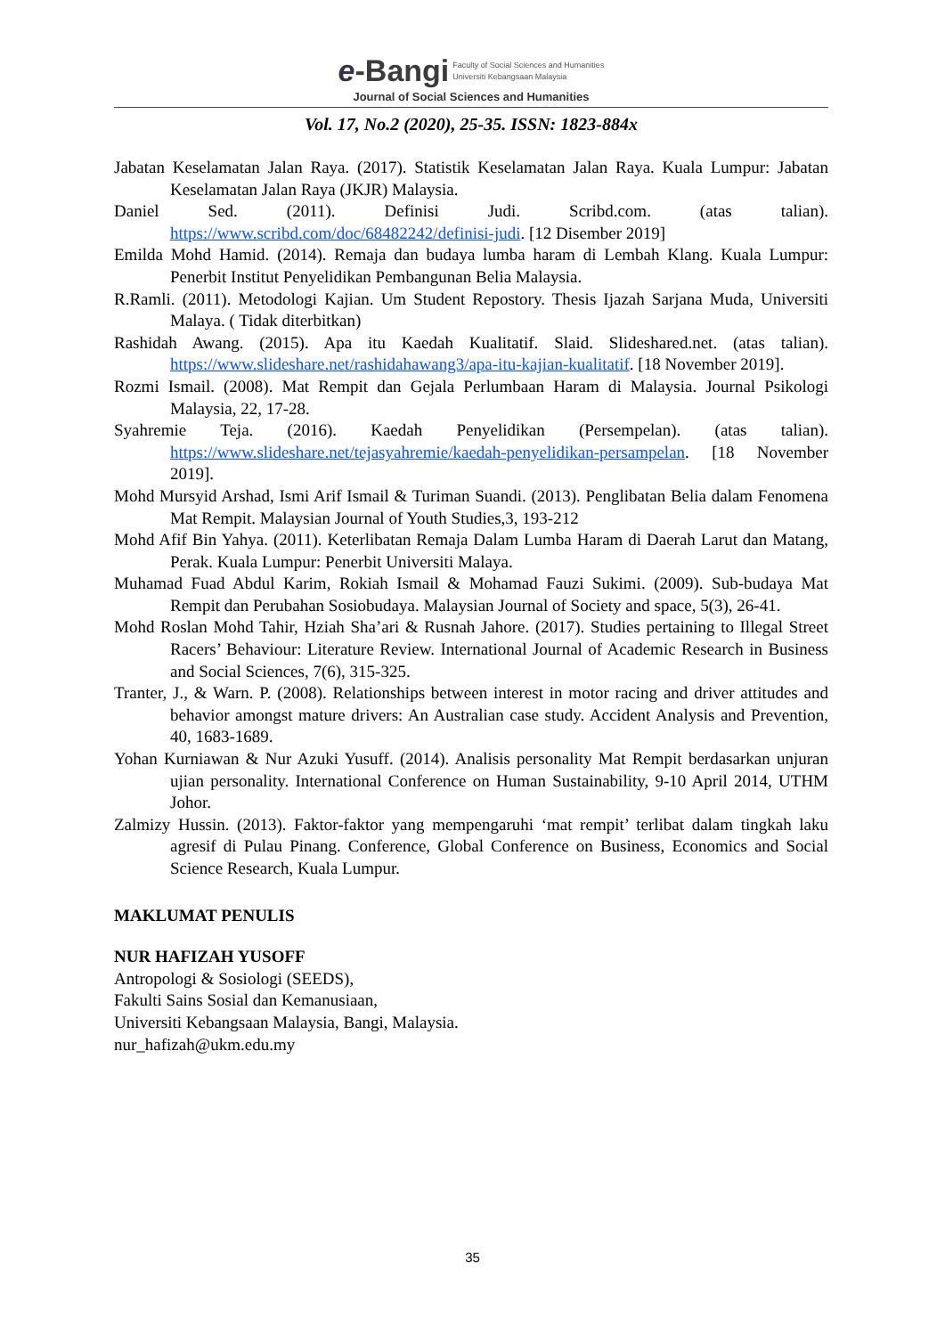e-Bangi Faculty of Social Sciences and Humanities
Universiti Kebangsaan Malaysia
Journal of Social Sciences and Humanities
Vol. 17, No.2 (2020), 25-35. ISSN: 1823-884x
Jabatan Keselamatan Jalan Raya. (2017). Statistik Keselamatan Jalan Raya. Kuala Lumpur: Jabatan Keselamatan Jalan Raya (JKJR) Malaysia.
Daniel Sed. (2011). Definisi Judi. Scribd.com. (atas talian). https://www.scribd.com/doc/68482242/definisi-judi. [12 Disember 2019]
Emilda Mohd Hamid. (2014). Remaja dan budaya lumba haram di Lembah Klang. Kuala Lumpur: Penerbit Institut Penyelidikan Pembangunan Belia Malaysia.
R.Ramli. (2011). Metodologi Kajian. Um Student Repostory. Thesis Ijazah Sarjana Muda, Universiti Malaya. ( Tidak diterbitkan)
Rashidah Awang. (2015). Apa itu Kaedah Kualitatif. Slaid. Slideshared.net. (atas talian). https://www.slideshare.net/rashidahawang3/apa-itu-kajian-kualitatif. [18 November 2019].
Rozmi Ismail. (2008). Mat Rempit dan Gejala Perlumbaan Haram di Malaysia. Journal Psikologi Malaysia, 22, 17-28.
Syahremie Teja. (2016). Kaedah Penyelidikan (Persempelan). (atas talian). https://www.slideshare.net/tejasyahremie/kaedah-penyelidikan-persampelan. [18 November 2019].
Mohd Mursyid Arshad, Ismi Arif Ismail & Turiman Suandi. (2013). Penglibatan Belia dalam Fenomena Mat Rempit. Malaysian Journal of Youth Studies,3, 193-212
Mohd Afif Bin Yahya. (2011). Keterlibatan Remaja Dalam Lumba Haram di Daerah Larut dan Matang, Perak. Kuala Lumpur: Penerbit Universiti Malaya.
Muhamad Fuad Abdul Karim, Rokiah Ismail & Mohamad Fauzi Sukimi. (2009). Sub-budaya Mat Rempit dan Perubahan Sosiobudaya. Malaysian Journal of Society and space, 5(3), 26-41.
Mohd Roslan Mohd Tahir, Hziah Sha’ari & Rusnah Jahore. (2017). Studies pertaining to Illegal Street Racers’ Behaviour: Literature Review. International Journal of Academic Research in Business and Social Sciences, 7(6), 315-325.
Tranter, J., & Warn. P. (2008). Relationships between interest in motor racing and driver attitudes and behavior amongst mature drivers: An Australian case study. Accident Analysis and Prevention, 40, 1683-1689.
Yohan Kurniawan & Nur Azuki Yusuff. (2014). Analisis personality Mat Rempit berdasarkan unjuran ujian personality. International Conference on Human Sustainability, 9-10 April 2014, UTHM Johor.
Zalmizy Hussin. (2013). Faktor-faktor yang mempengaruhi ‘mat rempit’ terlibat dalam tingkah laku agresif di Pulau Pinang. Conference, Global Conference on Business, Economics and Social Science Research, Kuala Lumpur.
MAKLUMAT PENULIS
NUR HAFIZAH YUSOFF
Antropologi & Sosiologi (SEEDS),
Fakulti Sains Sosial dan Kemanusiaan,
Universiti Kebangsaan Malaysia, Bangi, Malaysia.
nur_hafizah@ukm.edu.my
35